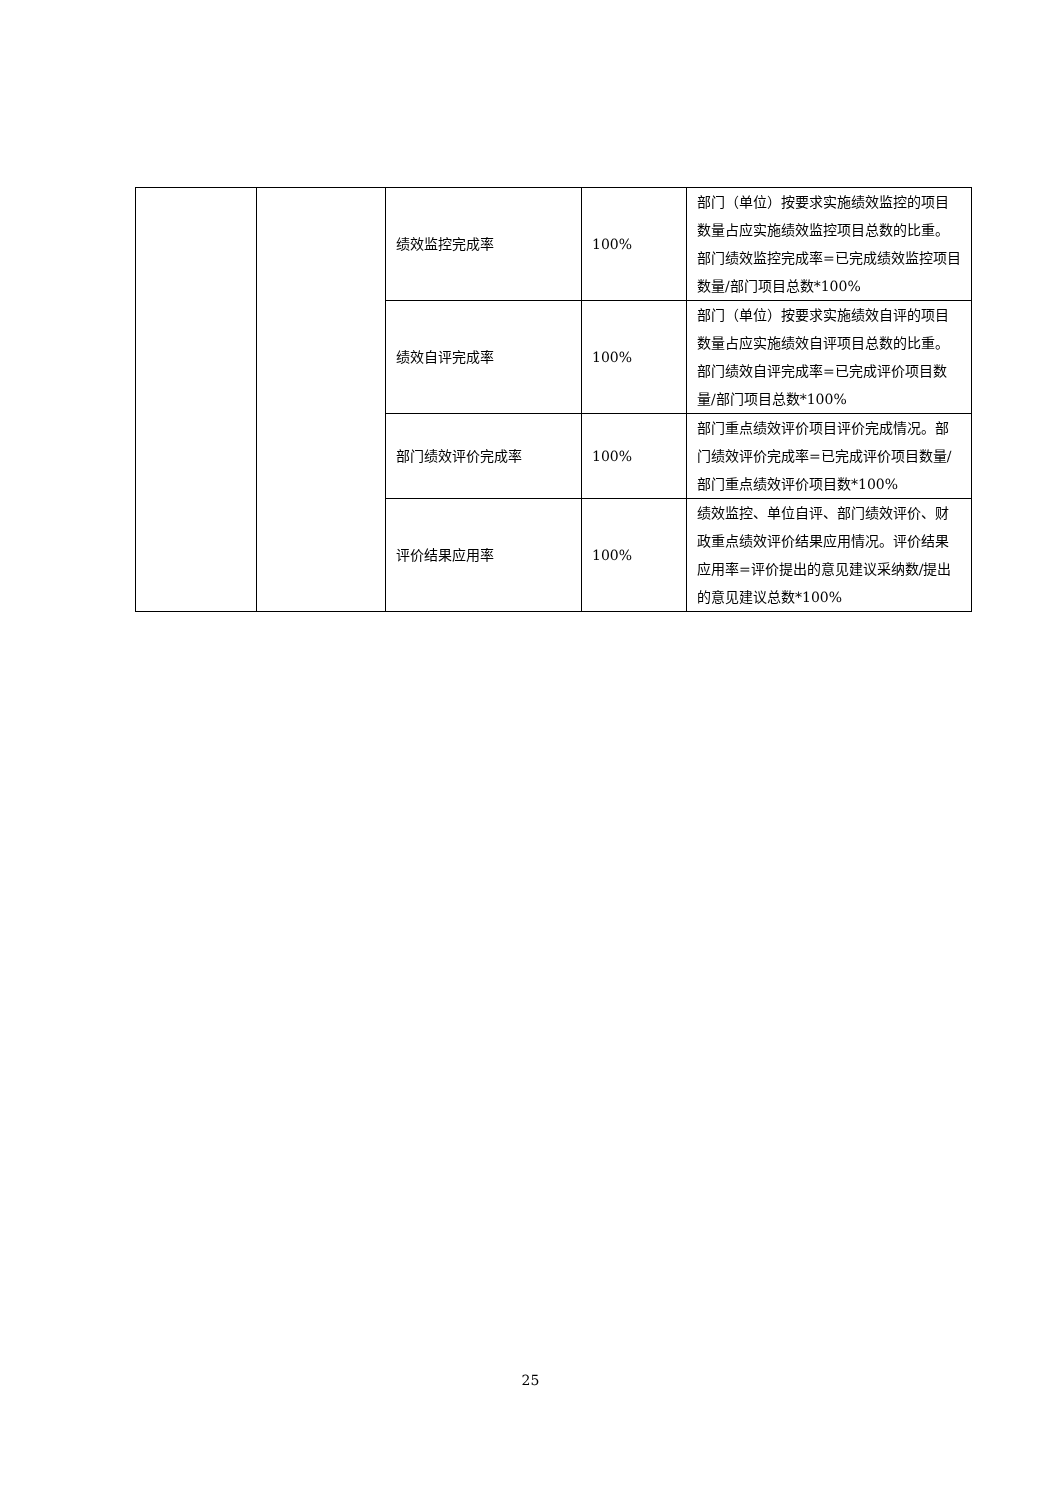| | | 绩效监控完成率 | 100% | 部门（单位）按要求实施绩效监控的项目数量占应实施绩效监控项目总数的比重。部门绩效监控完成率=已完成绩效监控项目数量/部门项目总数*100% |
| | | 绩效自评完成率 | 100% | 部门（单位）按要求实施绩效自评的项目数量占应实施绩效自评项目总数的比重。部门绩效自评完成率=已完成评价项目数量/部门项目总数*100% |
| | | 部门绩效评价完成率 | 100% | 部门重点绩效评价项目评价完成情况。部门绩效评价完成率=已完成评价项目数量/部门重点绩效评价项目数*100% |
| | | 评价结果应用率 | 100% | 绩效监控、单位自评、部门绩效评价、财政重点绩效评价结果应用情况。评价结果应用率=评价提出的意见建议采纳数/提出的意见建议总数*100% |
25